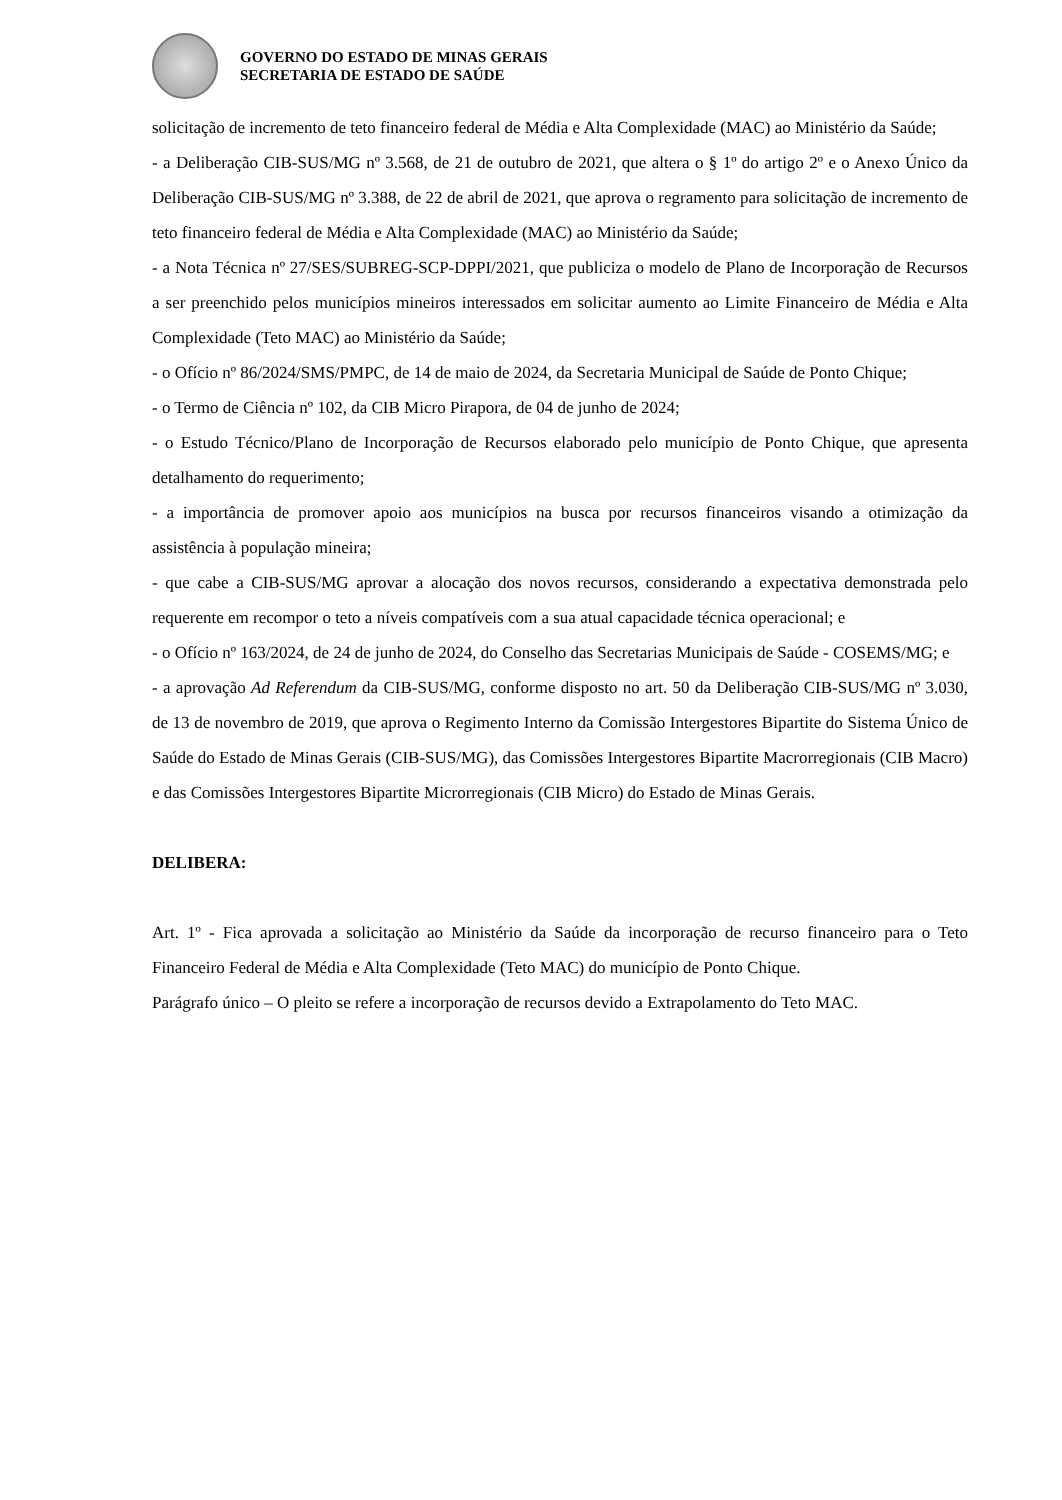GOVERNO DO ESTADO DE MINAS GERAIS
SECRETARIA DE ESTADO DE SAÚDE
solicitação de incremento de teto financeiro federal de Média e Alta Complexidade (MAC) ao Ministério da Saúde;
- a Deliberação CIB-SUS/MG nº 3.568, de 21 de outubro de 2021, que altera o § 1º do artigo 2º e o Anexo Único da Deliberação CIB-SUS/MG nº 3.388, de 22 de abril de 2021, que aprova o regramento para solicitação de incremento de teto financeiro federal de Média e Alta Complexidade (MAC) ao Ministério da Saúde;
- a Nota Técnica nº 27/SES/SUBREG-SCP-DPPI/2021, que publiciza o modelo de Plano de Incorporação de Recursos a ser preenchido pelos municípios mineiros interessados em solicitar aumento ao Limite Financeiro de Média e Alta Complexidade (Teto MAC) ao Ministério da Saúde;
- o Ofício nº 86/2024/SMS/PMPC, de 14 de maio de 2024, da Secretaria Municipal de Saúde de Ponto Chique;
- o Termo de Ciência nº 102, da CIB Micro Pirapora, de 04 de junho de 2024;
- o Estudo Técnico/Plano de Incorporação de Recursos elaborado pelo município de Ponto Chique, que apresenta detalhamento do requerimento;
- a importância de promover apoio aos municípios na busca por recursos financeiros visando a otimização da assistência à população mineira;
- que cabe a CIB-SUS/MG aprovar a alocação dos novos recursos, considerando a expectativa demonstrada pelo requerente em recompor o teto a níveis compatíveis com a sua atual capacidade técnica operacional; e
- o Ofício nº 163/2024, de 24 de junho de 2024, do Conselho das Secretarias Municipais de Saúde - COSEMS/MG; e
- a aprovação Ad Referendum da CIB-SUS/MG, conforme disposto no art. 50 da Deliberação CIB-SUS/MG nº 3.030, de 13 de novembro de 2019, que aprova o Regimento Interno da Comissão Intergestores Bipartite do Sistema Único de Saúde do Estado de Minas Gerais (CIB-SUS/MG), das Comissões Intergestores Bipartite Macrorregionais (CIB Macro) e das Comissões Intergestores Bipartite Microrregionais (CIB Micro) do Estado de Minas Gerais.
DELIBERA:
Art. 1º - Fica aprovada a solicitação ao Ministério da Saúde da incorporação de recurso financeiro para o Teto Financeiro Federal de Média e Alta Complexidade (Teto MAC) do município de Ponto Chique.
Parágrafo único – O pleito se refere a incorporação de recursos devido a Extrapolamento do Teto MAC.